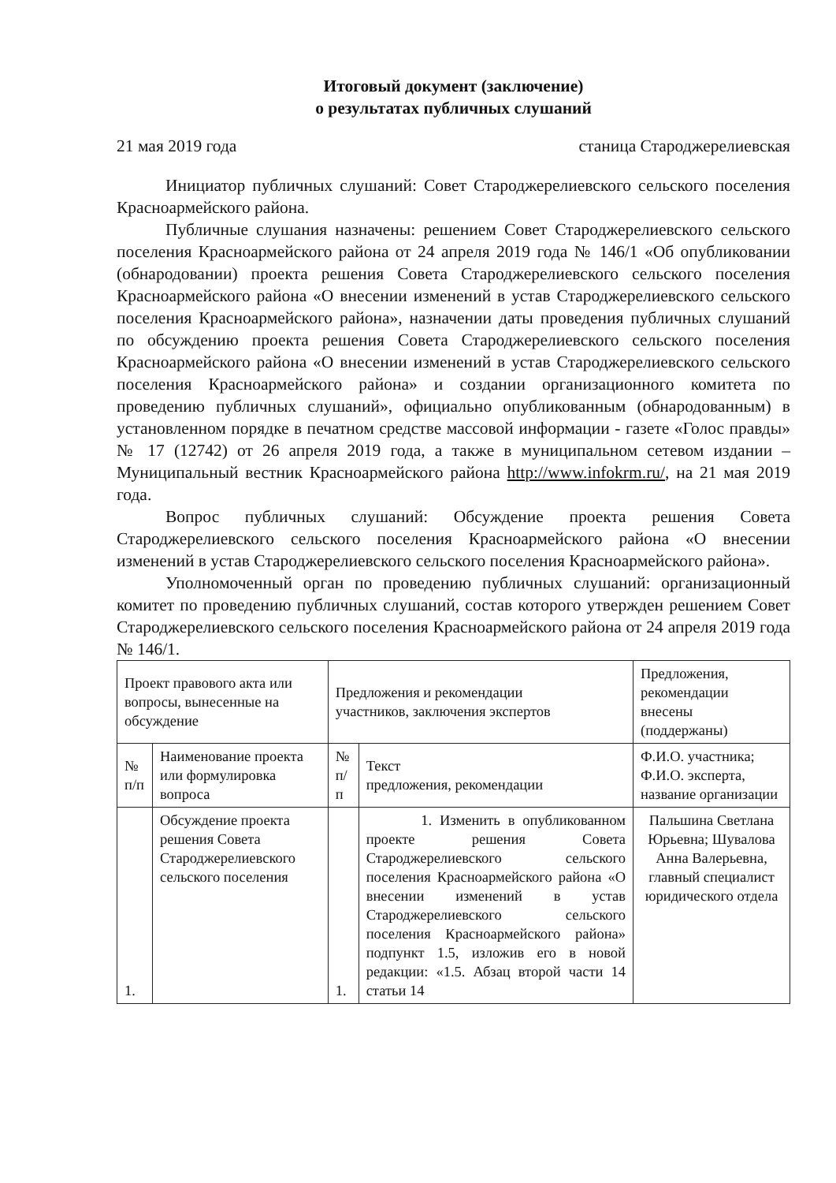Итоговый документ (заключение)
о результатах публичных слушаний
21 мая 2019 года станица Староджерелиевская
Инициатор публичных слушаний: Совет Староджерелиевского сельского поселения Красноармейского района.
Публичные слушания назначены: решением Совет Староджерелиевского сельского поселения Красноармейского района от 24 апреля 2019 года № 146/1 «Об опубликовании (обнародовании) проекта решения Совета Староджерелиевского сельского поселения Красноармейского района «О внесении изменений в устав Староджерелиевского сельского поселения Красноармейского района», назначении даты проведения публичных слушаний по обсуждению проекта решения Совета Староджерелиевского сельского поселения Красноармейского района «О внесении изменений в устав Староджерелиевского сельского поселения Красноармейского района» и создании организационного комитета по проведению публичных слушаний», официально опубликованным (обнародованным) в установленном порядке в печатном средстве массовой информации - газете «Голос правды» № 17 (12742) от 26 апреля 2019 года, а также в муниципальном сетевом издании – Муниципальный вестник Красноармейского района http://www.infokrm.ru/, на 21 мая 2019 года.
Вопрос публичных слушаний: Обсуждение проекта решения Совета Староджерелиевского сельского поселения Красноармейского района «О внесении изменений в устав Староджерелиевского сельского поселения Красноармейского района».
Уполномоченный орган по проведению публичных слушаний: организационный комитет по проведению публичных слушаний, состав которого утвержден решением Совет Староджерелиевского сельского поселения Красноармейского района от 24 апреля 2019 года № 146/1.
| Проект правового акта или вопросы, вынесенные на обсуждение | | Предложения и рекомендации участников, заключения экспертов | | Предложения, рекомендации внесены (поддержаны) |
| № п/п | Наименование проекта или формулировка вопроса | № п/п | Текст предложения, рекомендации | Ф.И.О. участника; Ф.И.О. эксперта, название организации |
| 1. | Обсуждение проекта решения Совета Староджерелиевского сельского поселения | 1. | 1. Изменить в опубликованном проекте решения Совета Староджерелиевского сельского поселения Красноармейского района «О внесении изменений в устав Староджерелиевского сельского поселения Красноармейского района» подпункт 1.5, изложив его в новой редакции: «1.5. Абзац второй части 14 статьи 14 | Пальшина Светлана Юрьевна; Шувалова Анна Валерьевна, главный специалист юридического отдела |